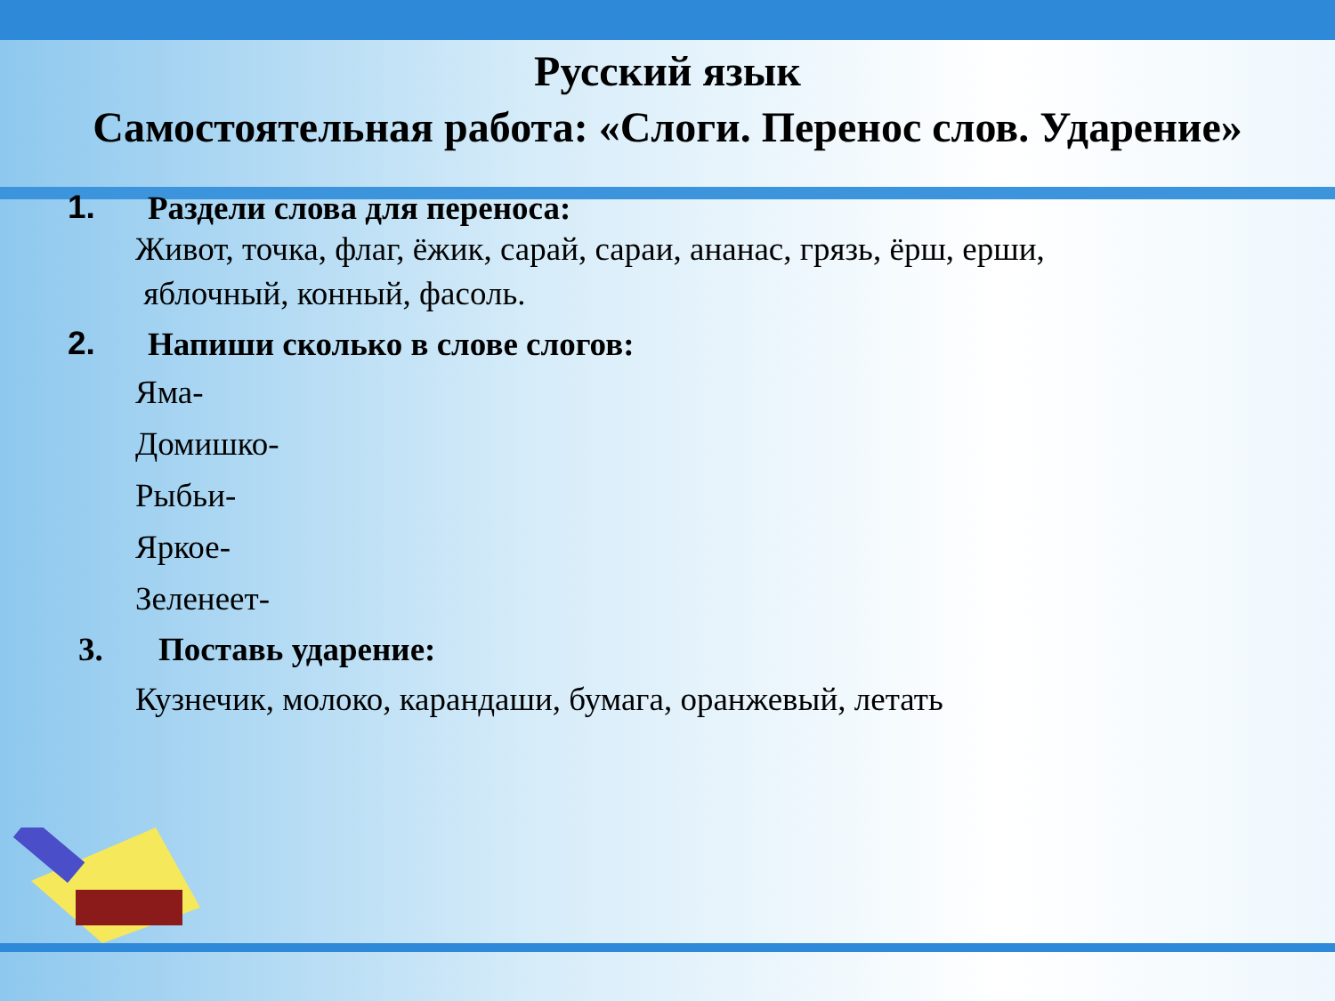Русский язык
Самостоятельная работа: «Слоги. Перенос слов. Ударение»
1. Раздели слова для переноса:
Живот, точка, флаг, ёжик, сарай, сараи, ананас, грязь, ёрш, ерши,
яблочный, конный, фасоль.
2. Напиши сколько в слове слогов:
Яма-
Домишко-
Рыбьи-
Яркое-
Зеленеет-
3. Поставь ударение:
Кузнечик, молоко, карандаши, бумага, оранжевый, летать